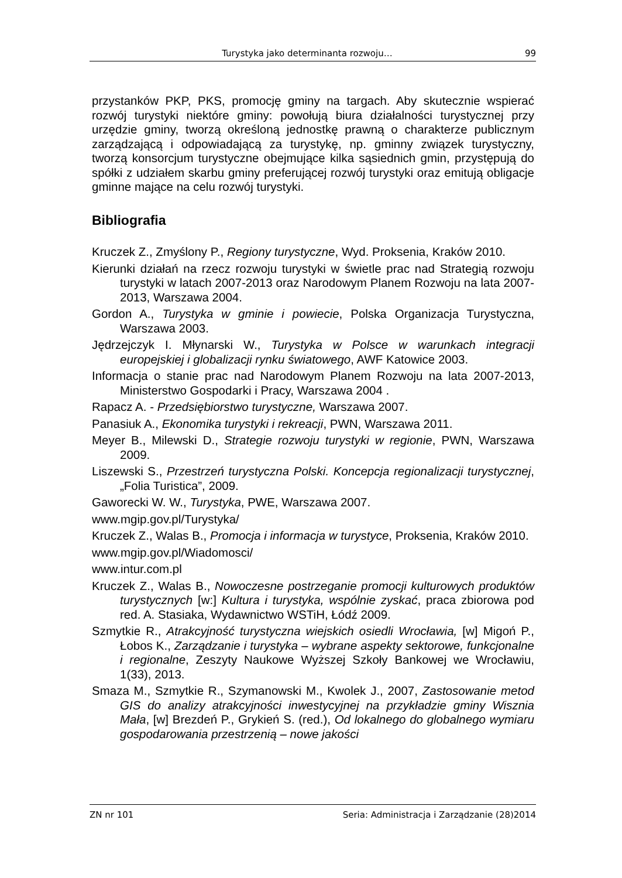Turystyka jako determinanta rozwoju… 99
przystanków PKP, PKS, promocję gminy na targach. Aby skutecznie wspierać rozwój turystyki niektóre gminy: powołują biura działalności turystycznej przy urzędzie gminy, tworzą określoną jednostkę prawną o charakterze publicznym zarządzającą i odpowiadającą za turystykę, np. gminny związek turystyczny, tworzą konsorcjum turystyczne obejmujące kilka sąsiednich gmin, przystępują do spółki z udziałem skarbu gminy preferującej rozwój turystyki oraz emitują obligacje gminne mające na celu rozwój turystyki.
Bibliografia
Kruczek Z., Zmyślony P., Regiony turystyczne, Wyd. Proksenia, Kraków 2010.
Kierunki działań na rzecz rozwoju turystyki w świetle prac nad Strategią rozwoju turystyki w latach 2007-2013 oraz Narodowym Planem Rozwoju na lata 2007-2013, Warszawa 2004.
Gordon A., Turystyka w gminie i powiecie, Polska Organizacja Turystyczna, Warszawa 2003.
Jędrzejczyk I. Młynarski W., Turystyka w Polsce w warunkach integracji europejskiej i globalizacji rynku światowego, AWF Katowice 2003.
Informacja o stanie prac nad Narodowym Planem Rozwoju na lata 2007-2013, Ministerstwo Gospodarki i Pracy, Warszawa 2004 .
Rapacz A. - Przedsiębiorstwo turystyczne, Warszawa 2007.
Panasiuk A., Ekonomika turystyki i rekreacji, PWN, Warszawa 2011.
Meyer B., Milewski D., Strategie rozwoju turystyki w regionie, PWN, Warszawa 2009.
Liszewski S., Przestrzeń turystyczna Polski. Koncepcja regionalizacji turystycznej, „Folia Turistica”, 2009.
Gaworecki W. W., Turystyka, PWE, Warszawa 2007.
www.mgip.gov.pl/Turystyka/
Kruczek Z., Walas B., Promocja i informacja w turystyce, Proksenia, Kraków 2010.
www.mgip.gov.pl/Wiadomosci/
www.intur.com.pl
Kruczek Z., Walas B., Nowoczesne postrzeganie promocji kulturowych produktów turystycznych [w:] Kultura i turystyka, wspólnie zyskać, praca zbiorowa pod red. A. Stasiaka, Wydawnictwo WSTiH, Łódź 2009.
Szmytkie R., Atrakcyjność turystyczna wiejskich osiedli Wrocławia, [w] Migoń P., Łobos K., Zarządzanie i turystyka – wybrane aspekty sektorowe, funkcjonalne i regionalne, Zeszyty Naukowe Wyższej Szkoły Bankowej we Wrocławiu, 1(33), 2013.
Smaza M., Szmytkie R., Szymanowski M., Kwolek J., 2007, Zastosowanie metod GIS do analizy atrakcyjności inwestycyjnej na przykładzie gminy Wisznia Mała, [w] Brezdeń P., Grykień S. (red.), Od lokalnego do globalnego wymiaru gospodarowania przestrzenią – nowe jakości
ZN nr 101 Seria: Administracja i Zarządzanie (28)2014